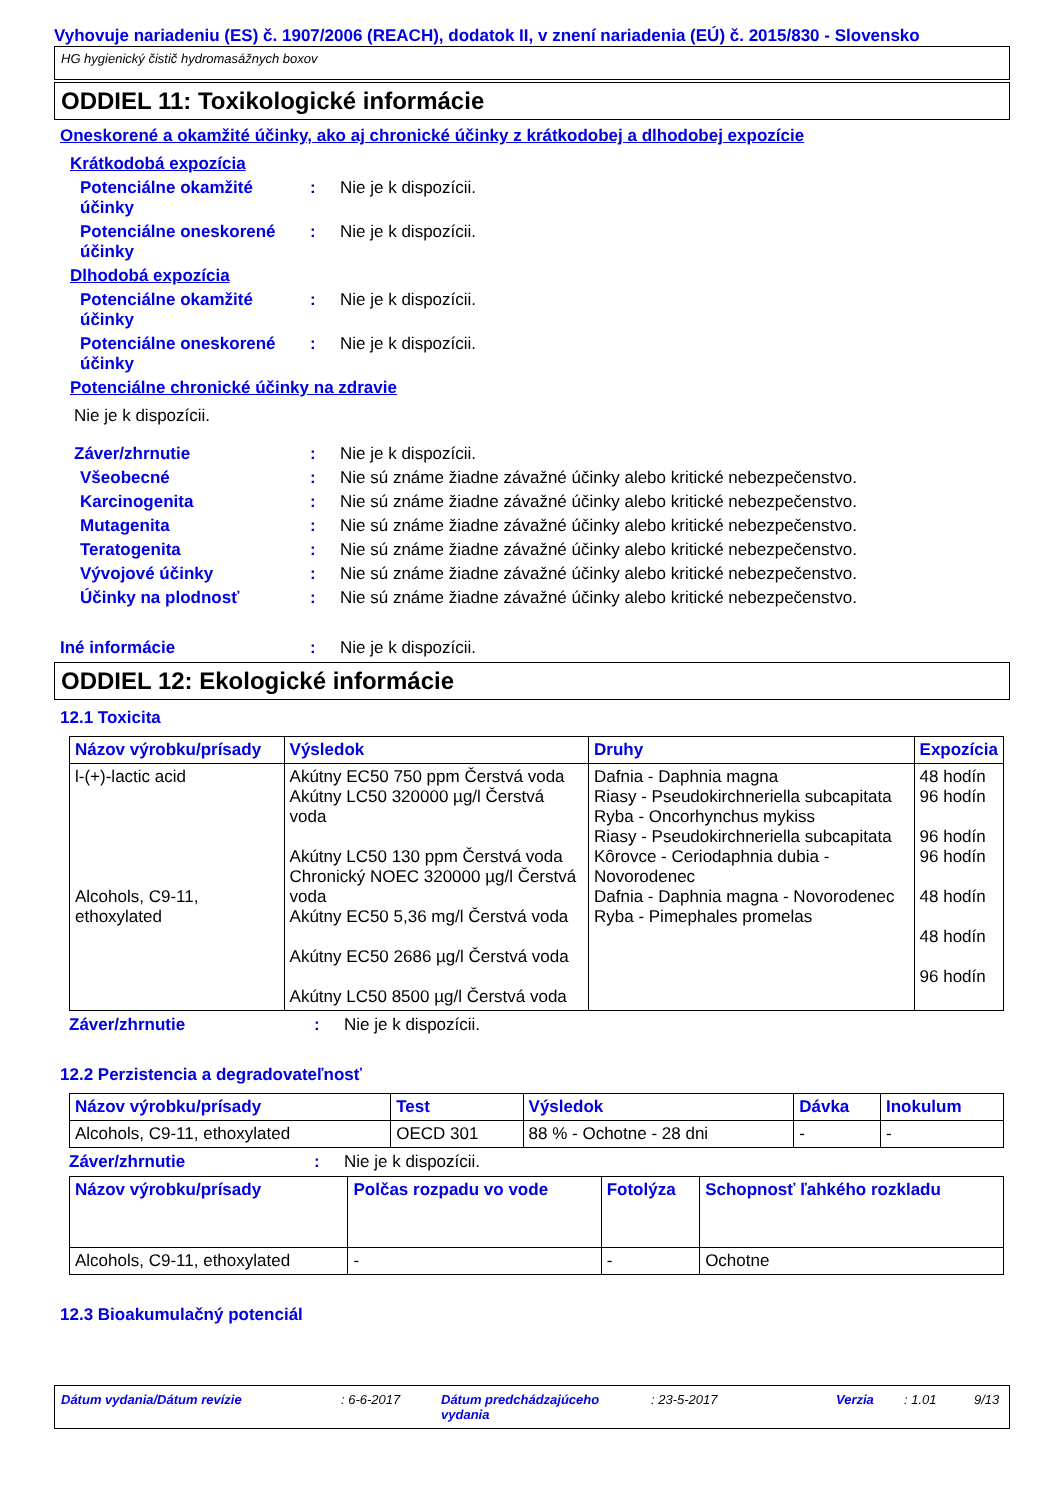Vyhovuje nariadeniu (ES) č. 1907/2006 (REACH), dodatok II, v znení nariadenia (EÚ) č. 2015/830 - Slovensko
HG hygienický čistič hydromasážnych boxov
ODDIEL 11: Toxikologické informácie
Oneskorené a okamžité účinky, ako aj chronické účinky z krátkodobej a dlhodobej expozície
Krátkodobá expozícia
Potenciálne okamžité účinky
: Nie je k dispozícii.
Potenciálne oneskorené účinky
: Nie je k dispozícii.
Dlhodobá expozícia
Potenciálne okamžité účinky
: Nie je k dispozícii.
Potenciálne oneskorené účinky
: Nie je k dispozícii.
Potenciálne chronické účinky na zdravie
Nie je k dispozícii.
Záver/zhrnutie : Nie je k dispozícii.
Všeobecné : Nie sú známe žiadne závažné účinky alebo kritické nebezpečenstvo.
Karcinogenita : Nie sú známe žiadne závažné účinky alebo kritické nebezpečenstvo.
Mutagenita : Nie sú známe žiadne závažné účinky alebo kritické nebezpečenstvo.
Teratogenita : Nie sú známe žiadne závažné účinky alebo kritické nebezpečenstvo.
Vývojové účinky : Nie sú známe žiadne závažné účinky alebo kritické nebezpečenstvo.
Účinky na plodnosť : Nie sú známe žiadne závažné účinky alebo kritické nebezpečenstvo.
Iné informácie : Nie je k dispozícii.
ODDIEL 12: Ekologické informácie
12.1 Toxicita
| Názov výrobku/prísady | Výsledok | Druhy | Expozícia |
| --- | --- | --- | --- |
| l-(+)-lactic acid Alcohols, C9-11, ethoxylated | Akútny EC50 750 ppm Čerstvá voda Akútny LC50 320000 µg/l Čerstvá voda Akútny LC50 130 ppm Čerstvá voda Chronický NOEC 320000 µg/l Čerstvá voda Akútny EC50 5,36 mg/l Čerstvá voda Akútny EC50 2686 µg/l Čerstvá voda Akútny LC50 8500 µg/l Čerstvá voda | Dafnia - Daphnia magna Riasy - Pseudokirchneriella subcapitata Ryba - Oncorhynchus mykiss Riasy - Pseudokirchneriella subcapitata Kôrovce - Ceriodaphnia dubia - Novorodenec Dafnia - Daphnia magna - Novorodenec Ryba - Pimephales promelas | 48 hodín 96 hodín 96 hodín 96 hodín 48 hodín 48 hodín 96 hodín |
Záver/zhrnutie : Nie je k dispozícii.
12.2 Perzistencia a degradovateľnosť
| Názov výrobku/prísady | Test | Výsledok | Dávka | Inokulum |
| --- | --- | --- | --- | --- |
| Alcohols, C9-11, ethoxylated | OECD 301 | 88 % - Ochotne - 28 dni | - | - |
Záver/zhrnutie : Nie je k dispozícii.
| Názov výrobku/prísady | Polčas rozpadu vo vode | Fotolýza | Schopnosť ľahkého rozkladu |
| --- | --- | --- | --- |
| Alcohols, C9-11, ethoxylated | - | - | Ochotne |
12.3 Bioakumulačný potenciál
Dátum vydania/Dátum revízie: 6-6-2017 Dátum predchádzajúceho vydania: 23-5-2017 Verzia: 1.01 9/13